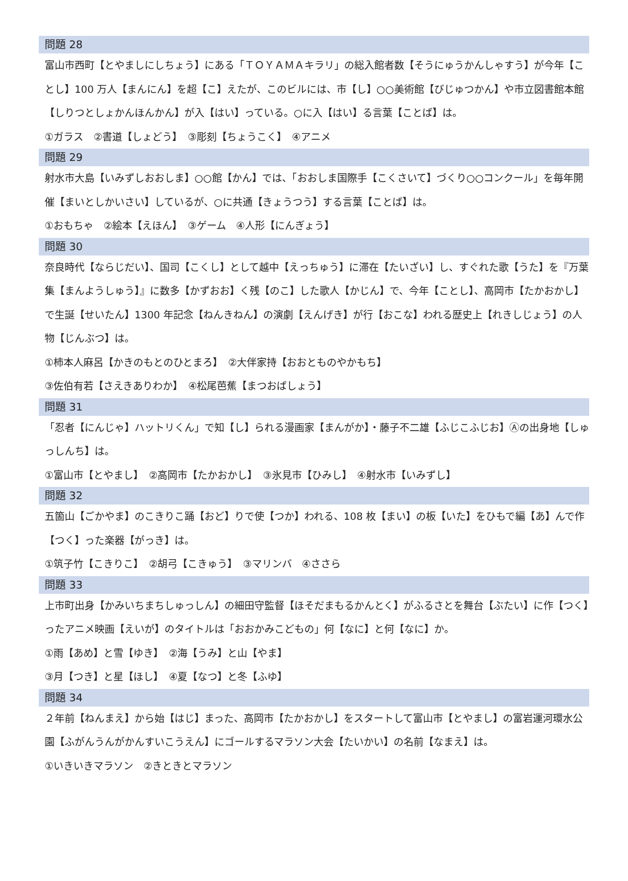問題 28
富山市西町【とやましにしちょう】にある「ＴＯＹＡＭＡキラリ」の総入館者数【そうにゅうかんしゃすう】が今年【ことし】100 万人【まんにん】を超【こ】えたが、このビルには、市【し】○○美術館【びじゅつかん】や市立図書館本館【しりつとしょかんほんかん】が入【はい】っている。○に入【はい】る言葉【ことば】は。
①ガラス　②書道【しょどう】　③彫刻【ちょうこく】　④アニメ
問題 29
射水市大島【いみずしおおしま】○○館【かん】では、「おおしま国際手【こくさいて】づくり○○コンクール」を毎年開催【まいとしかいさい】しているが、○に共通【きょうつう】する言葉【ことば】は。
①おもちゃ　②絵本【えほん】　③ゲーム　④人形【にんぎょう】
問題 30
奈良時代【ならじだい】、国司【こくし】として越中【えっちゅう】に滞在【たいざい】し、すぐれた歌【うた】を『万葉集【まんようしゅう】』に数多【かずおお】く残【のこ】した歌人【かじん】で、今年【ことし】、高岡市【たかおかし】で生誕【せいたん】1300 年記念【ねんきねん】の演劇【えんげき】が行【おこな】われる歴史上【れきしじょう】の人物【じんぶつ】は。
①柿本人麻呂【かきのもとのひとまろ】　②大伴家持【おおとものやかもち】
③佐伯有若【さえきありわか】　④松尾芭蕉【まつおばしょう】
問題 31
「忍者【にんじゃ】ハットリくん」で知【し】られる漫画家【まんがか】・藤子不二雄【ふじこふじお】Ⓐの出身地【しゅっしんち】は。
①富山市【とやまし】　②高岡市【たかおかし】　③氷見市【ひみし】　④射水市【いみずし】
問題 32
五箇山【ごかやま】のこきりこ踊【おど】りで使【つか】われる、108 枚【まい】の板【いた】をひもで編【あ】んで作【つく】った楽器【がっき】は。
①筑子竹【こきりこ】　②胡弓【こきゅう】　③マリンバ　④ささら
問題 33
上市町出身【かみいちまちしゅっしん】の細田守監督【ほそだまもるかんとく】がふるさとを舞台【ぶたい】に作【つく】ったアニメ映画【えいが】のタイトルは「おおかみこどもの」何【なに】と何【なに】か。
①雨【あめ】と雪【ゆき】　②海【うみ】と山【やま】
③月【つき】と星【ほし】　④夏【なつ】と冬【ふゆ】
問題 34
２年前【ねんまえ】から始【はじ】まった、高岡市【たかおかし】をスタートして富山市【とやまし】の富岩運河環水公園【ふがんうんがかんすいこうえん】にゴールするマラソン大会【たいかい】の名前【なまえ】は。
①いきいきマラソン　②きときとマラソン